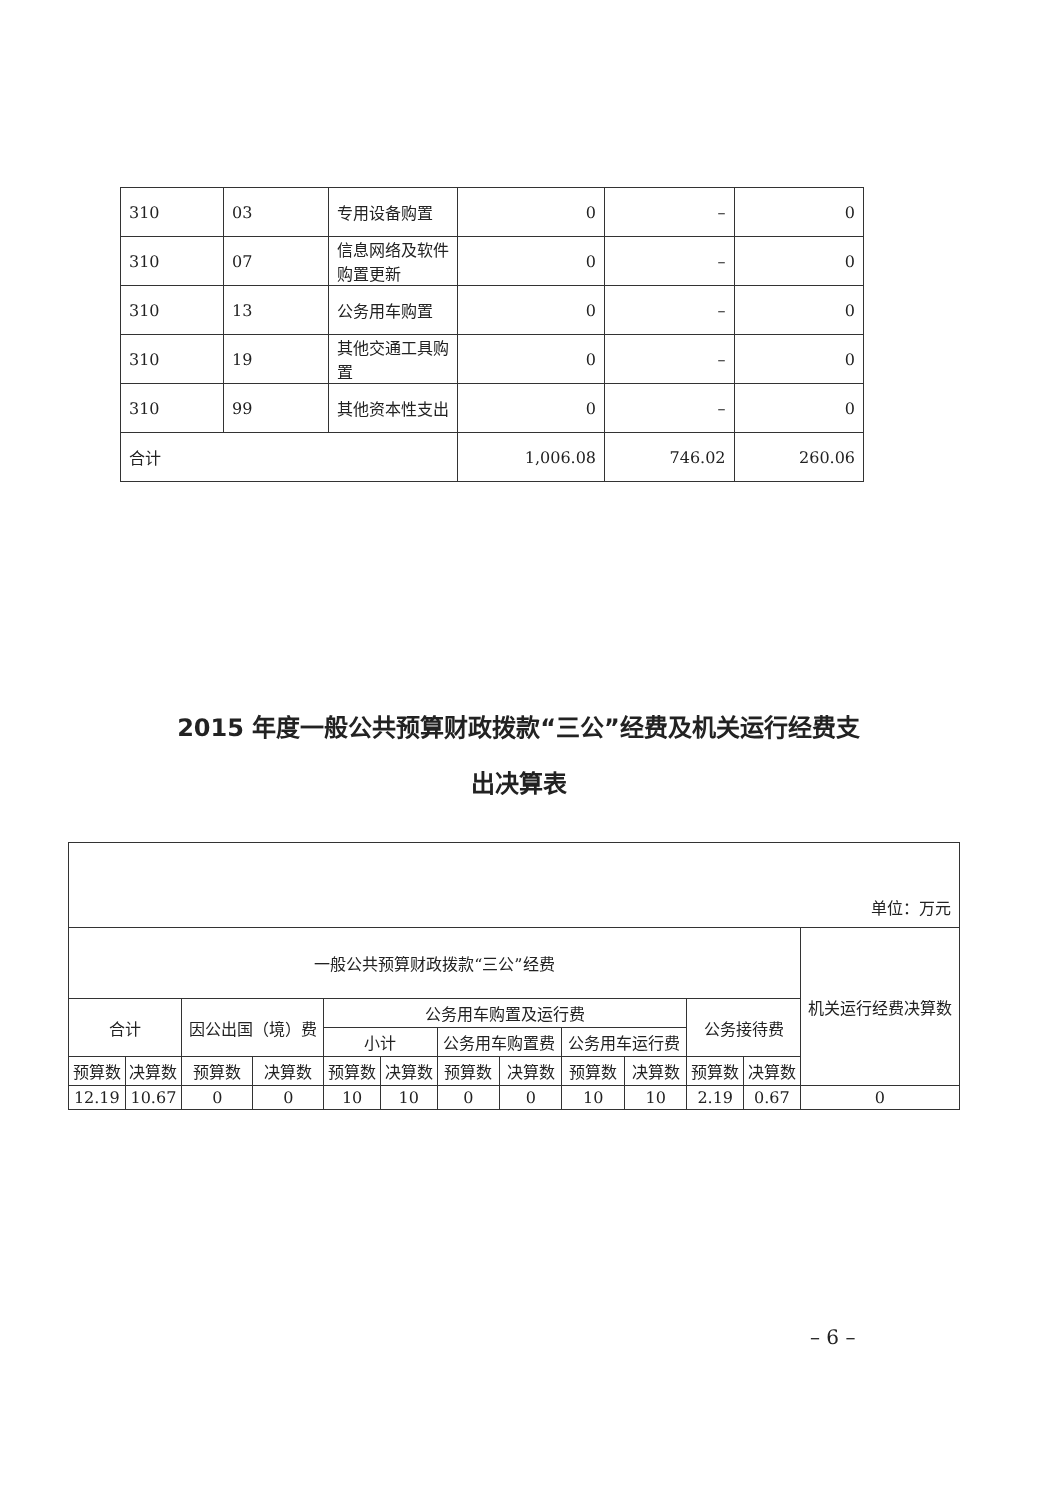| 310 | 03 | 专用设备购置 | 0 | – | 0 |
| 310 | 07 | 信息网络及软件购置更新 | 0 | – | 0 |
| 310 | 13 | 公务用车购置 | 0 | – | 0 |
| 310 | 19 | 其他交通工具购置 | 0 | – | 0 |
| 310 | 99 | 其他资本性支出 | 0 | – | 0 |
| 合计 | | | 1,006.08 | 746.02 | 260.06 |
2015 年度一般公共预算财政拨款“三公”经费及机关运行经费支
出决算表
| 单位：万元 | | | | | | | | | | | | |
| 一般公共预算财政拨款“三公”经费 | | | | | | | | | | | | 机关运行经费决算数 |
| 合计 | | 因公出国（境）费 | | 公务用车购置及运行费 | | | | | | 公务接待费 | | |
| | | | | 小计 | | 公务用车购置费 | | 公务用车运行费 | | | | |
| 预算数 | 决算数 | 预算数 | 决算数 | 预算数 | 决算数 | 预算数 | 决算数 | 预算数 | 决算数 | 预算数 | 决算数 | |
| 12.19 | 10.67 | 0 | 0 | 10 | 10 | 0 | 0 | 10 | 10 | 2.19 | 0.67 | 0 |
– 6 –